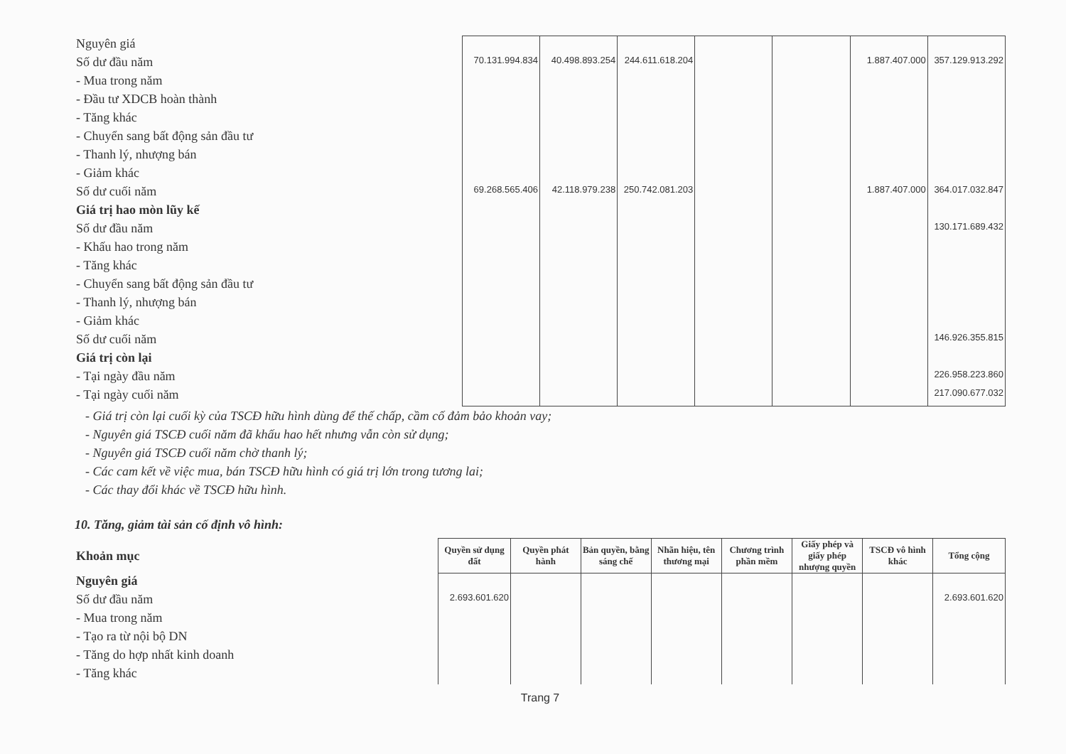| Nguyên giá | | | | | | | |
| Số dư đầu năm | 70.131.994.834 | 40.498.893.254 | 244.611.618.204 | | | 1.887.407.000 | 357.129.913.292 |
| - Mua trong năm | | | | | | | |
| - Đầu tư XDCB hoàn thành | | | | | | | |
| - Tăng khác | | | | | | | |
| - Chuyển sang bất động sản đầu tư | | | | | | | |
| - Thanh lý, nhượng bán | | | | | | | |
| - Giảm khác | | | | | | | |
| Số dư cuối năm | 69.268.565.406 | 42.118.979.238 | 250.742.081.203 | | | 1.887.407.000 | 364.017.032.847 |
| Giá trị hao mòn lũy kế | | | | | | | |
| Số dư đầu năm | | | | | | | 130.171.689.432 |
| - Khấu hao trong năm | | | | | | | |
| - Tăng khác | | | | | | | |
| - Chuyển sang bất động sản đầu tư | | | | | | | |
| - Thanh lý, nhượng bán | | | | | | | |
| - Giảm khác | | | | | | | |
| Số dư cuối năm | | | | | | | 146.926.355.815 |
| Giá trị còn lại | | | | | | | |
| - Tại ngày đầu năm | | | | | | | 226.958.223.860 |
| - Tại ngày cuối năm | | | | | | | 217.090.677.032 |
- Giá trị còn lại cuối kỳ của TSCĐ hữu hình dùng để thế chấp, cầm cố đảm bảo khoản vay;
- Nguyên giá TSCĐ cuối năm đã khấu hao hết nhưng vẫn còn sử dụng;
- Nguyên giá TSCĐ cuối năm chờ thanh lý;
- Các cam kết về việc mua, bán TSCĐ hữu hình có giá trị lớn trong tương lai;
- Các thay đổi khác về TSCĐ hữu hình.
10. Tăng, giảm tài sản cố định vô hình:
| Khoản mục | Quyền sử dụng đất | Quyền phát hành | Bản quyền, bằng sáng chế | Nhãn hiệu, tên thương mại | Chương trình phần mềm | Giấy phép và giấy phép nhượng quyền | TSCĐ vô hình khác | Tổng cộng |
| Nguyên giá | | | | | | | | |
| Số dư đầu năm | 2.693.601.620 | | | | | | | 2.693.601.620 |
| - Mua trong năm | | | | | | | | |
| - Tạo ra từ nội bộ DN | | | | | | | | |
| - Tăng do hợp nhất kinh doanh | | | | | | | | |
| - Tăng khác | | | | | | | | |
Trang 7